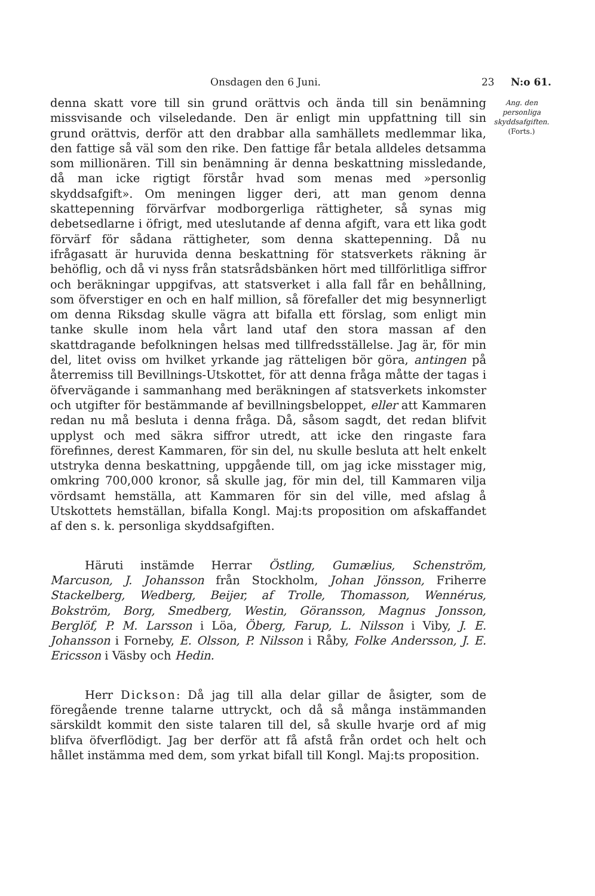Onsdagen den 6 Juni. 23 N:o 61.
Ang. den personliga skyddsafgiften.
(Forts.)
denna skatt vore till sin grund orättvis och ända till sin benämning missvisande och vilseledande. Den är enligt min uppfattning till sin grund orättvis, derför att den drabbar alla samhällets medlemmar lika, den fattige så väl som den rike. Den fattige får betala alldeles detsamma som millionären. Till sin benämning är denna beskattning missledande, då man icke rigtigt förstår hvad som menas med »personlig skyddsafgift». Om meningen ligger deri, att man genom denna skattepenning förvärfvar modborgerliga rättigheter, så synas mig debetsedlarne i öfrigt, med uteslutande af denna afgift, vara ett lika godt förvärf för sådana rättigheter, som denna skattepenning. Då nu ifrågasatt är huruvida denna beskattning för statsverkets räkning är behöflig, och då vi nyss från statsrådsbänken hört med tillförlitliga siffror och beräkningar uppgifvas, att statsverket i alla fall får en behållning, som öfverstiger en och en half million, så förefaller det mig besynnerligt om denna Riksdag skulle vägra att bifalla ett förslag, som enligt min tanke skulle inom hela vårt land utaf den stora massan af den skattdragande befolkningen helsas med tillfredsställelse. Jag är, för min del, litet oviss om hvilket yrkande jag rätteligen bör göra, antingen på återremiss till Bevillnings-Utskottet, för att denna fråga måtte der tagas i öfvervägande i sammanhang med beräkningen af statsverkets inkomster och utgifter för bestämmande af bevillningsbeloppet, eller att Kammaren redan nu må besluta i denna fråga. Då, såsom sagdt, det redan blifvit upplyst och med säkra siffror utredt, att icke den ringaste fara förefinnes, derest Kammaren, för sin del, nu skulle besluta att helt enkelt utstryka denna beskattning, uppgående till, om jag icke misstager mig, omkring 700,000 kronor, så skulle jag, för min del, till Kammaren vilja vördsamt hemställa, att Kammaren för sin del ville, med afslag å Utskottets hemställan, bifalla Kongl. Maj:ts proposition om afskaffandet af den s. k. personliga skyddsafgiften.
Häruti instämde Herrar Östling, Gumælius, Schenström, Marcuson, J. Johansson från Stockholm, Johan Jönsson, Friherre Stackelberg, Wedberg, Beijer, af Trolle, Thomasson, Wennérus, Bokström, Borg, Smedberg, Westin, Göransson, Magnus Jonsson, Berglöf, P. M. Larsson i Löa, Öberg, Farup, L. Nilsson i Viby, J. E. Johansson i Forneby, E. Olsson, P. Nilsson i Råby, Folke Andersson, J. E. Ericsson i Väsby och Hedin.
Herr Dickson: Då jag till alla delar gillar de åsigter, som de föregående trenne talarne uttryckt, och då så många instämmanden särskildt kommit den siste talaren till del, så skulle hvarje ord af mig blifva öfverflödigt. Jag ber derför att få afstå från ordet och helt och hållet instämma med dem, som yrkat bifall till Kongl. Maj:ts proposition.